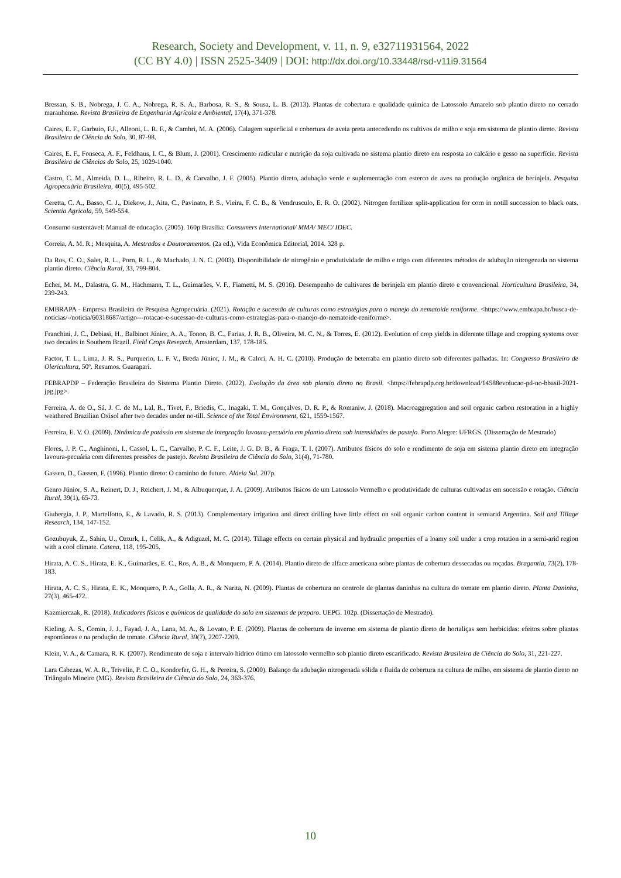Research, Society and Development, v. 11, n. 9, e32711931564, 2022
(CC BY 4.0) | ISSN 2525-3409 | DOI: http://dx.doi.org/10.33448/rsd-v11i9.31564
Bressan, S. B., Nobrega, J. C. A., Nobrega, R. S. A., Barbosa, R. S., & Sousa, L. B. (2013). Plantas de cobertura e qualidade química de Latossolo Amarelo sob plantio direto no cerrado maranhense. Revista Brasileira de Engenharia Agrícola e Ambiental, 17(4), 371-378.
Caires, E. F., Garbuio, F.J., Alleoni, L. R. F., & Cambri, M. A. (2006). Calagem superficial e cobertura de aveia preta antecedendo os cultivos de milho e soja em sistema de plantio direto. Revista Brasileira de Ciência do Solo, 30, 87-98.
Caires, E. F., Fonseca, A. F., Feldhaus, I. C., & Blum, J. (2001). Crescimento radicular e nutrição da soja cultivada no sistema plantio direto em resposta ao calcário e gesso na superfície. Revista Brasileira de Ciências do Solo, 25, 1029-1040.
Castro, C. M., Almeida, D. L., Ribeiro, R. L. D., & Carvalho, J. F. (2005). Plantio direto, adubação verde e suplementação com esterco de aves na produção orgânica de berinjela. Pesquisa Agropecuária Brasileira, 40(5), 495-502.
Ceretta, C. A., Basso, C. J., Diekow, J., Aita, C., Pavinato, P. S., Vieira, F. C. B., & Vendrusculo, E. R. O. (2002). Nitrogen fertilizer split-application for corn in notill succession to black oats. Scientia Agricola, 59, 549-554.
Consumo sustentável: Manual de educação. (2005). 160p Brasília: Consumers International/ MMA/ MEC/ IDEC.
Correia, A. M. R.; Mesquita, A. Mestrados e Doutoramentos. (2a ed.), Vida Econômica Editorial, 2014. 328 p.
Da Ros, C. O., Salet, R. L., Porn, R. L., & Machado, J. N. C. (2003). Disponibilidade de nitrogênio e produtividade de milho e trigo com diferentes métodos de adubação nitrogenada no sistema plantio direto. Ciência Rural, 33, 799-804.
Echer, M. M., Dalastra, G. M., Hachmann, T. L., Guimarães, V. F., Fiametti, M. S. (2016). Desempenho de cultivares de berinjela em plantio direto e convencional. Horticultura Brasileira, 34, 239-243.
EMBRAPA - Empresa Brasileira de Pesquisa Agropecuária. (2021). Rotação e sucessão de culturas como estratégias para o manejo do nematoide reniforme. <https://www.embrapa.br/busca-de-noticias/-/noticia/60318687/artigo---rotacao-e-sucessao-de-culturas-como-estrategias-para-o-manejo-do-nematoide-reniforme>.
Franchini, J. C., Debiasi, H., Balbinot Júnior, A. A., Tonon, B. C., Farias, J. R. B., Oliveira, M. C. N., & Torres, E. (2012). Evolution of crop yields in diferente tillage and cropping systems over two decades in Southern Brazil. Field Crops Research, Amsterdam, 137, 178-185.
Factor, T. L., Lima, J. R. S., Purquerio, L. F. V., Breda Júnior, J. M., & Calori, A. H. C. (2010). Produção de beterraba em plantio direto sob diferentes palhadas. In: Congresso Brasileiro de Olericultura, 50º. Resumos. Guarapari.
FEBRAPDP – Federação Brasileira do Sistema Plantio Direto. (2022). Evolução da área sob plantio direto no Brasil. <https://febrapdp.org.br/download/14588evolucao-pd-no-bbasil-2021-jpg.jpg>.
Ferreira, A. de O., Sá, J. C. de M., Lal, R., Tivet, F., Briedis, C., Inagaki, T. M., Gonçalves, D. R. P., & Romaniw, J. (2018). Macroaggregation and soil organic carbon restoration in a highly weathered Brazilian Oxisol after two decades under no-till. Science of the Total Environment, 621, 1559-1567.
Ferreira, E. V. O. (2009). Dinâmica de potássio em sistema de integração lavoura-pecuária em plantio direto sob intensidades de pastejo. Porto Alegre: UFRGS. (Dissertação de Mestrado)
Flores, J. P. C., Anghinoni, I., Cassol, L. C., Carvalho, P. C. F., Leite, J. G. D. B., & Fraga, T. I. (2007). Atributos físicos do solo e rendimento de soja em sistema plantio direto em integração lavoura-pecuária com diferentes pressões de pastejo. Revista Brasileira de Ciência do Solo, 31(4), 71-780.
Gassen, D., Gassen, F. (1996). Plantio direto: O caminho do futuro. Aldeia Sul. 207p.
Genro Júnior, S. A., Reinert, D. J., Reichert, J. M., & Albuquerque, J. A. (2009). Atributos físicos de um Latossolo Vermelho e produtividade de culturas cultivadas em sucessão e rotação. Ciência Rural, 39(1), 65-73.
Giubergia, J. P., Martellotto, E., & Lavado, R. S. (2013). Complementary irrigation and direct drilling have little effect on soil organic carbon content in semiarid Argentina. Soil and Tillage Research, 134, 147-152.
Gozubuyuk, Z., Sahin, U., Ozturk, I., Celik, A., & Adiguzel, M. C. (2014). Tillage effects on certain physical and hydraulic properties of a loamy soil under a crop rotation in a semi-arid region with a cool climate. Catena, 118, 195-205.
Hirata, A. C. S., Hirata, E. K., Guimarães, E. C., Ros, A. B., & Monquero, P. A. (2014). Plantio direto de alface americana sobre plantas de cobertura dessecadas ou roçadas. Bragantia, 73(2), 178-183.
Hirata, A. C. S., Hirata, E. K., Monquero, P. A., Golla, A. R., & Narita, N. (2009). Plantas de cobertura no controle de plantas daninhas na cultura do tomate em plantio direto. Planta Daninha, 27(3), 465-472.
Kazmierczak, R. (2018). Indicadores físicos e químicos de qualidade do solo em sistemas de preparo. UEPG. 102p. (Dissertação de Mestrado).
Kieling, A. S., Comin, J. J., Fayad, J. A., Lana, M. A., & Lovato, P. E. (2009). Plantas de cobertura de inverno em sistema de plantio direto de hortaliças sem herbicidas: efeitos sobre plantas espontâneas e na produção de tomate. Ciência Rural, 39(7), 2207-2209.
Klein, V. A., & Camara, R. K. (2007). Rendimento de soja e intervalo hídrico ótimo em latossolo vermelho sob plantio direto escarificado. Revista Brasileira de Ciência do Solo, 31, 221-227.
Lara Cabezas, W. A. R., Trivelin, P. C. O., Kondorfer, G. H., & Pereira, S. (2000). Balanço da adubação nitrogenada sólida e fluida de cobertura na cultura de milho, em sistema de plantio direto no Triângulo Mineiro (MG). Revista Brasileira de Ciência do Solo, 24, 363-376.
10